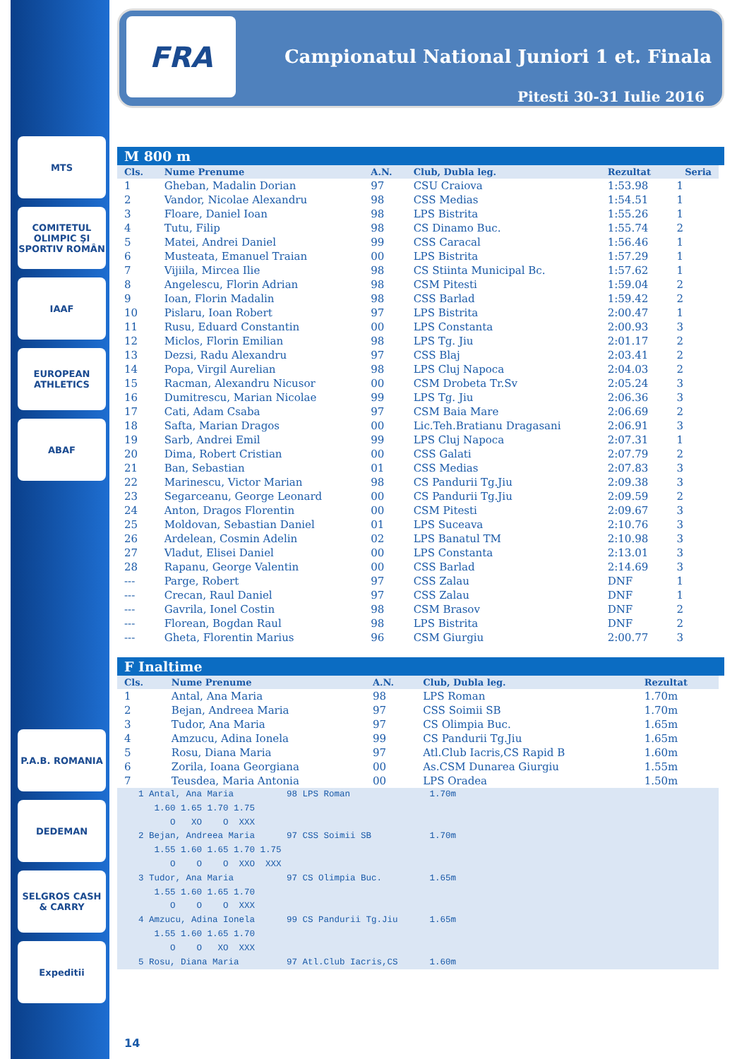MTS
COMITETUL OLIMPIC ŞI SPORTIV ROMÂN
IAAF
EUROPEAN ATHLETICS
ABAF
P.A.B. ROMANIA
DEDEMAN
SELGROS CASH & CARRY
Expeditii
FRA
Campionatul National Juniori 1 et. Finala
Pitesti 30-31 Iulie 2016
M 800 m
| Cls. | Nume Prenume | A.N. | Club, Dubla leg. | Rezultat | Seria |
| --- | --- | --- | --- | --- | --- |
| 1 | Gheban, Madalin Dorian | 97 | CSU Craiova | 1:53.98 | 1 |
| 2 | Vandor, Nicolae Alexandru | 98 | CSS Medias | 1:54.51 | 1 |
| 3 | Floare, Daniel Ioan | 98 | LPS Bistrita | 1:55.26 | 1 |
| 4 | Tutu, Filip | 98 | CS Dinamo Buc. | 1:55.74 | 2 |
| 5 | Matei, Andrei Daniel | 99 | CSS Caracal | 1:56.46 | 1 |
| 6 | Musteata, Emanuel Traian | 00 | LPS Bistrita | 1:57.29 | 1 |
| 7 | Vijiila, Mircea Ilie | 98 | CS Stiinta Municipal Bc. | 1:57.62 | 1 |
| 8 | Angelescu, Florin Adrian | 98 | CSM Pitesti | 1:59.04 | 2 |
| 9 | Ioan, Florin Madalin | 98 | CSS Barlad | 1:59.42 | 2 |
| 10 | Pislaru, Ioan Robert | 97 | LPS Bistrita | 2:00.47 | 1 |
| 11 | Rusu, Eduard Constantin | 00 | LPS Constanta | 2:00.93 | 3 |
| 12 | Miclos, Florin Emilian | 98 | LPS Tg. Jiu | 2:01.17 | 2 |
| 13 | Dezsi, Radu Alexandru | 97 | CSS Blaj | 2:03.41 | 2 |
| 14 | Popa, Virgil Aurelian | 98 | LPS Cluj Napoca | 2:04.03 | 2 |
| 15 | Racman, Alexandru Nicusor | 00 | CSM Drobeta Tr.Sv | 2:05.24 | 3 |
| 16 | Dumitrescu, Marian Nicolae | 99 | LPS Tg. Jiu | 2:06.36 | 3 |
| 17 | Cati, Adam Csaba | 97 | CSM Baia Mare | 2:06.69 | 2 |
| 18 | Safta, Marian Dragos | 00 | Lic.Teh.Bratianu Dragasani | 2:06.91 | 3 |
| 19 | Sarb, Andrei Emil | 99 | LPS Cluj Napoca | 2:07.31 | 1 |
| 20 | Dima, Robert Cristian | 00 | CSS Galati | 2:07.79 | 2 |
| 21 | Ban, Sebastian | 01 | CSS Medias | 2:07.83 | 3 |
| 22 | Marinescu, Victor Marian | 98 | CS Pandurii Tg.Jiu | 2:09.38 | 3 |
| 23 | Segarceanu, George Leonard | 00 | CS Pandurii Tg.Jiu | 2:09.59 | 2 |
| 24 | Anton, Dragos Florentin | 00 | CSM Pitesti | 2:09.67 | 3 |
| 25 | Moldovan, Sebastian Daniel | 01 | LPS Suceava | 2:10.76 | 3 |
| 26 | Ardelean, Cosmin Adelin | 02 | LPS Banatul TM | 2:10.98 | 3 |
| 27 | Vladut, Elisei Daniel | 00 | LPS Constanta | 2:13.01 | 3 |
| 28 | Rapanu, George Valentin | 00 | CSS Barlad | 2:14.69 | 3 |
| --- | Parge, Robert | 97 | CSS Zalau | DNF | 1 |
| --- | Crecan, Raul Daniel | 97 | CSS Zalau | DNF | 1 |
| --- | Gavrila, Ionel Costin | 98 | CSM Brasov | DNF | 2 |
| --- | Florean, Bogdan Raul | 98 | LPS Bistrita | DNF | 2 |
| --- | Gheta, Florentin Marius | 96 | CSM Giurgiu | 2:00.77 | 3 |
F Inaltime
| Cls. | Nume Prenume | A.N. | Club, Dubla leg. | Rezultat |
| --- | --- | --- | --- | --- |
| 1 | Antal, Ana Maria | 98 | LPS Roman | 1.70m |
| 2 | Bejan, Andreea Maria | 97 | CSS Soimii SB | 1.70m |
| 3 | Tudor, Ana Maria | 97 | CS Olimpia Buc. | 1.65m |
| 4 | Amzucu, Adina Ionela | 99 | CS Pandurii Tg.Jiu | 1.65m |
| 5 | Rosu, Diana Maria | 97 | Atl.Club Iacris,CS Rapid B | 1.60m |
| 6 | Zorila, Ioana Georgiana | 00 | As.CSM Dunarea Giurgiu | 1.55m |
| 7 | Teusdea, Maria Antonia | 00 | LPS Oradea | 1.50m |
    1 Antal, Ana Maria          98 LPS Roman               1.70m
       1.60 1.65 1.70 1.75
          O   XO    O  XXX
    2 Bejan, Andreea Maria      97 CSS Soimii SB           1.70m
       1.55 1.60 1.65 1.70 1.75
          O    O    O  XXO  XXX
    3 Tudor, Ana Maria          97 CS Olimpia Buc.         1.65m
       1.55 1.60 1.65 1.70
          O    O    O  XXX
    4 Amzucu, Adina Ionela      99 CS Pandurii Tg.Jiu      1.65m
       1.55 1.60 1.65 1.70
          O    O   XO  XXX
    5 Rosu, Diana Maria         97 Atl.Club Iacris,CS      1.60m
14